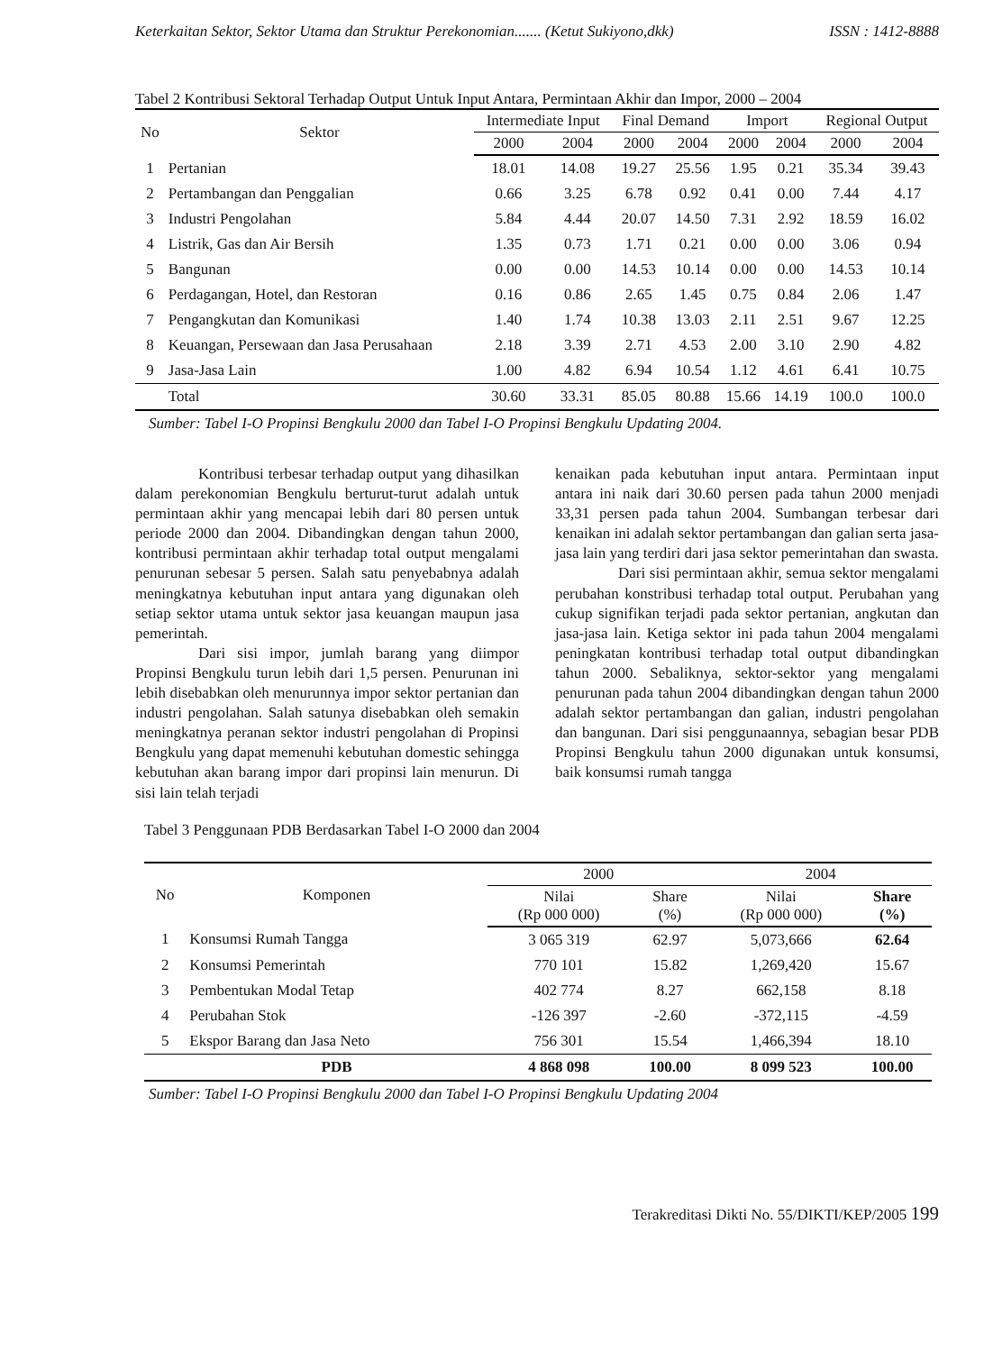Keterkaitan Sektor, Sektor Utama dan Struktur Perekonomian....... (Ketut Sukiyono,dkk) ISSN : 1412-8888
Tabel 2 Kontribusi Sektoral Terhadap Output Untuk Input Antara, Permintaan Akhir dan Impor, 2000 – 2004
| No | Sektor | Intermediate Input | | Final Demand | | Import | | Regional Output | |
| --- | --- | --- | --- | --- | --- | --- | --- | --- | --- |
| | | 2000 | 2004 | 2000 | 2004 | 2000 | 2004 | 2000 | 2004 |
| 1 | Pertanian | 18.01 | 14.08 | 19.27 | 25.56 | 1.95 | 0.21 | 35.34 | 39.43 |
| 2 | Pertambangan dan Penggalian | 0.66 | 3.25 | 6.78 | 0.92 | 0.41 | 0.00 | 7.44 | 4.17 |
| 3 | Industri Pengolahan | 5.84 | 4.44 | 20.07 | 14.50 | 7.31 | 2.92 | 18.59 | 16.02 |
| 4 | Listrik, Gas dan Air Bersih | 1.35 | 0.73 | 1.71 | 0.21 | 0.00 | 0.00 | 3.06 | 0.94 |
| 5 | Bangunan | 0.00 | 0.00 | 14.53 | 10.14 | 0.00 | 0.00 | 14.53 | 10.14 |
| 6 | Perdagangan, Hotel, dan Restoran | 0.16 | 0.86 | 2.65 | 1.45 | 0.75 | 0.84 | 2.06 | 1.47 |
| 7 | Pengangkutan dan Komunikasi | 1.40 | 1.74 | 10.38 | 13.03 | 2.11 | 2.51 | 9.67 | 12.25 |
| 8 | Keuangan, Persewaan dan Jasa Perusahaan | 2.18 | 3.39 | 2.71 | 4.53 | 2.00 | 3.10 | 2.90 | 4.82 |
| 9 | Jasa-Jasa Lain | 1.00 | 4.82 | 6.94 | 10.54 | 1.12 | 4.61 | 6.41 | 10.75 |
| | Total | 30.60 | 33.31 | 85.05 | 80.88 | 15.66 | 14.19 | 100.0 | 100.0 |
Sumber: Tabel I-O Propinsi Bengkulu 2000 dan Tabel I-O Propinsi Bengkulu Updating 2004.
Kontribusi terbesar terhadap output yang dihasilkan dalam perekonomian Bengkulu berturut-turut adalah untuk permintaan akhir yang mencapai lebih dari 80 persen untuk periode 2000 dan 2004. Dibandingkan dengan tahun 2000, kontribusi permintaan akhir terhadap total output mengalami penurunan sebesar 5 persen. Salah satu penyebabnya adalah meningkatnya kebutuhan input antara yang digunakan oleh setiap sektor utama untuk sektor jasa keuangan maupun jasa pemerintah.
Dari sisi impor, jumlah barang yang diimpor Propinsi Bengkulu turun lebih dari 1,5 persen. Penurunan ini lebih disebabkan oleh menurunnya impor sektor pertanian dan industri pengolahan. Salah satunya disebabkan oleh semakin meningkatnya peranan sektor industri pengolahan di Propinsi Bengkulu yang dapat memenuhi kebutuhan domestic sehingga kebutuhan akan barang impor dari propinsi lain menurun. Di sisi lain telah terjadi
kenaikan pada kebutuhan input antara. Permintaan input antara ini naik dari 30.60 persen pada tahun 2000 menjadi 33,31 persen pada tahun 2004. Sumbangan terbesar dari kenaikan ini adalah sektor pertambangan dan galian serta jasa-jasa lain yang terdiri dari jasa sektor pemerintahan dan swasta.
Dari sisi permintaan akhir, semua sektor mengalami perubahan konstribusi terhadap total output. Perubahan yang cukup signifikan terjadi pada sektor pertanian, angkutan dan jasa-jasa lain. Ketiga sektor ini pada tahun 2004 mengalami peningkatan kontribusi terhadap total output dibandingkan tahun 2000. Sebaliknya, sektor-sektor yang mengalami penurunan pada tahun 2004 dibandingkan dengan tahun 2000 adalah sektor pertambangan dan galian, industri pengolahan dan bangunan. Dari sisi penggunaannya, sebagian besar PDB Propinsi Bengkulu tahun 2000 digunakan untuk konsumsi, baik konsumsi rumah tangga
Tabel 3 Penggunaan PDB Berdasarkan Tabel I-O 2000 dan 2004
| No | Komponen | 2000 | | 2004 | |
| --- | --- | --- | --- | --- | --- |
| | | Nilai (Rp 000 000) | Share (%) | Nilai (Rp 000 000) | Share (%) |
| 1 | Konsumsi Rumah Tangga | 3 065 319 | 62.97 | 5,073,666 | 62.64 |
| 2 | Konsumsi Pemerintah | 770 101 | 15.82 | 1,269,420 | 15.67 |
| 3 | Pembentukan Modal Tetap | 402 774 | 8.27 | 662,158 | 8.18 |
| 4 | Perubahan Stok | -126 397 | -2.60 | -372,115 | -4.59 |
| 5 | Ekspor Barang dan Jasa Neto | 756 301 | 15.54 | 1,466,394 | 18.10 |
| | PDB | 4 868 098 | 100.00 | 8 099 523 | 100.00 |
Sumber: Tabel I-O Propinsi Bengkulu 2000 dan Tabel I-O Propinsi Bengkulu Updating 2004
Terakreditasi Dikti No. 55/DIKTI/KEP/2005 199